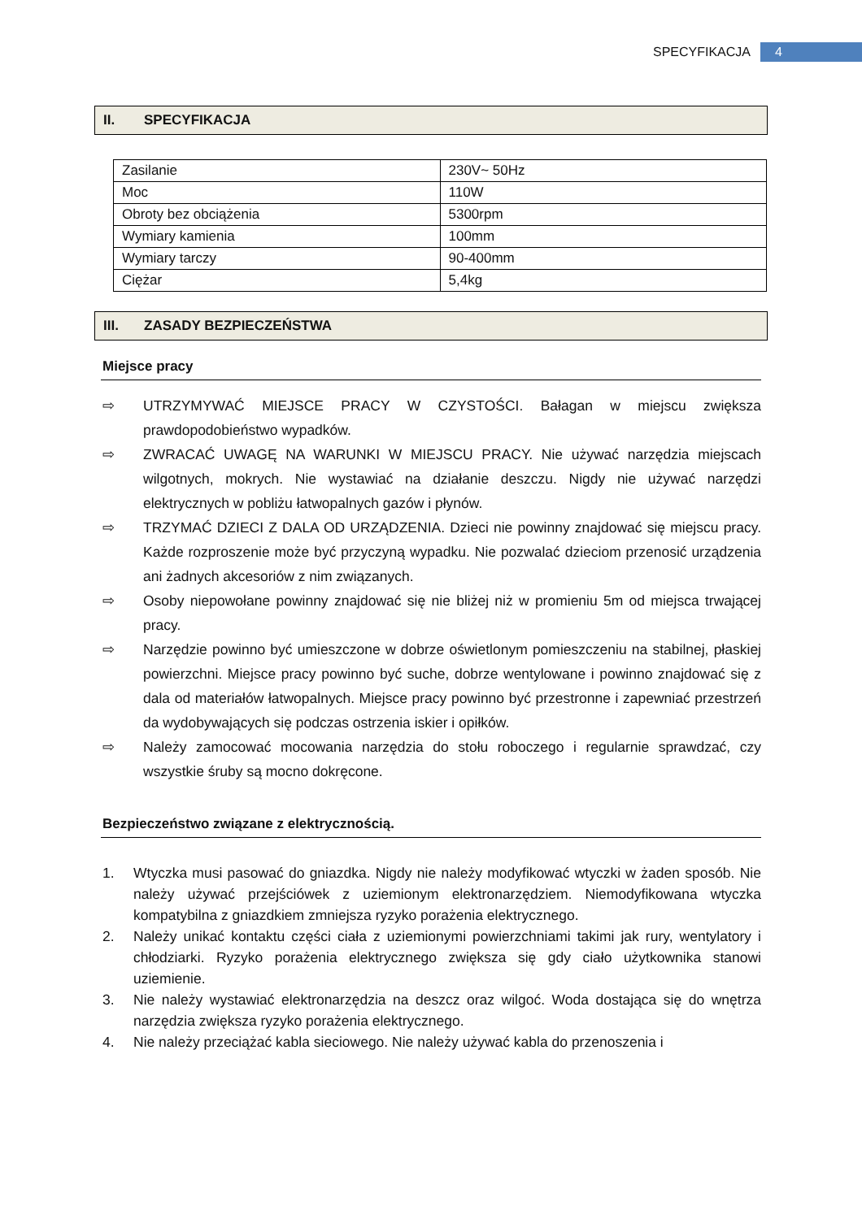SPECYFIKACJA
4
II. SPECYFIKACJA
| Zasilanie | 230V~ 50Hz |
| Moc | 110W |
| Obroty bez obciążenia | 5300rpm |
| Wymiary kamienia | 100mm |
| Wymiary tarczy | 90-400mm |
| Ciężar | 5,4kg |
III. ZASADY BEZPIECZEŃSTWA
Miejsce pracy
⇨ UTRZYMYWAĆ MIEJSCE PRACY W CZYSTOŚCI. Bałagan w miejscu zwiększa prawdopodobieństwo wypadków.
⇨ ZWRACAĆ UWAGĘ NA WARUNKI W MIEJSCU PRACY. Nie używać narzędzia miejscach wilgotnych, mokrych. Nie wystawiać na działanie deszczu. Nigdy nie używać narzędzi elektrycznych w pobliżu łatwopalnych gazów i płynów.
⇨ TRZYMAĆ DZIECI Z DALA OD URZĄDZENIA. Dzieci nie powinny znajdować się miejscu pracy. Każde rozproszenie może być przyczyną wypadku. Nie pozwalać dzieciom przenosić urządzenia ani żadnych akcesoriów z nim związanych.
⇨ Osoby niepowołane powinny znajdować się nie bliżej niż w promieniu 5m od miejsca trwającej pracy.
⇨ Narzędzie powinno być umieszczone w dobrze oświetlonym pomieszczeniu na stabilnej, płaskiej powierzchni. Miejsce pracy powinno być suche, dobrze wentylowane i powinno znajdować się z dala od materiałów łatwopalnych. Miejsce pracy powinno być przestronne i zapewniać przestrzeń da wydobywających się podczas ostrzenia iskier i opiłków.
⇨ Należy zamocować mocowania narzędzia do stołu roboczego i regularnie sprawdzać, czy wszystkie śruby są mocno dokręcone.
Bezpieczeństwo związane z elektrycznością.
1. Wtyczka musi pasować do gniazdka. Nigdy nie należy modyfikować wtyczki w żaden sposób. Nie należy używać przejściówek z uziemionym elektronarzędziem. Niemodyfikowana wtyczka kompatybilna z gniazdkiem zmniejsza ryzyko porażenia elektrycznego.
2. Należy unikać kontaktu części ciała z uziemionymi powierzchniami takimi jak rury, wentylatory i chłodziarki. Ryzyko porażenia elektrycznego zwiększa się gdy ciało użytkownika stanowi uziemienie.
3. Nie należy wystawiać elektronarzędzia na deszcz oraz wilgoć. Woda dostająca się do wnętrza narzędzia zwiększa ryzyko porażenia elektrycznego.
4. Nie należy przeciążać kabla sieciowego. Nie należy używać kabla do przenoszenia i